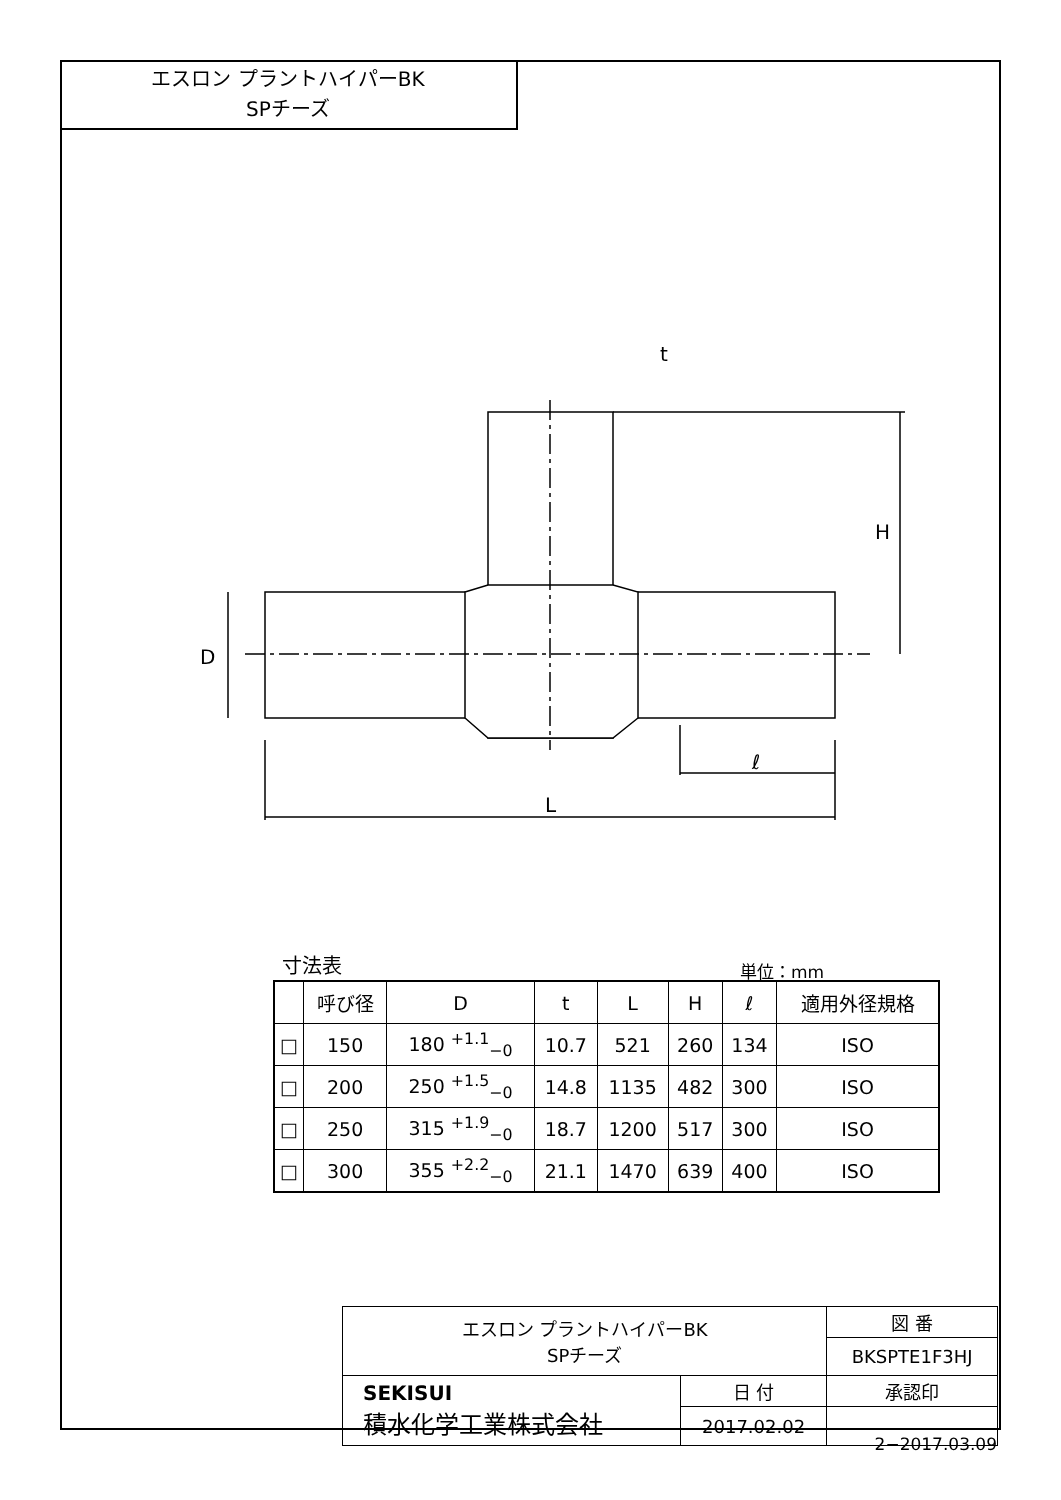エスロン プラントハイパーBK
SPチーズ
t
H
D
ℓ
L
寸法表 単位：mm
| | 呼び径 | D | t | L | H | ℓ | 適用外径規格 |
| --- | --- | --- | --- | --- | --- | --- | --- |
| □ | 150 | 180 <sup>+1.1</sup><sub>−0</sub> | 10.7 | 521 | 260 | 134 | ISO |
| □ | 200 | 250 <sup>+1.5</sup><sub>−0</sub> | 14.8 | 1135 | 482 | 300 | ISO |
| □ | 250 | 315 <sup>+1.9</sup><sub>−0</sub> | 18.7 | 1200 | 517 | 300 | ISO |
| □ | 300 | 355 <sup>+2.2</sup><sub>−0</sub> | 21.1 | 1470 | 639 | 400 | ISO |
| エスロン プラントハイパーBK SPチーズ | | 図 番 |
| | | BKSPTE1F3HJ |
| SEKISUI 積水化学工業株式会社 | 日 付 | 承認印 |
| | 2017.02.02 | |
2−2017.03.09